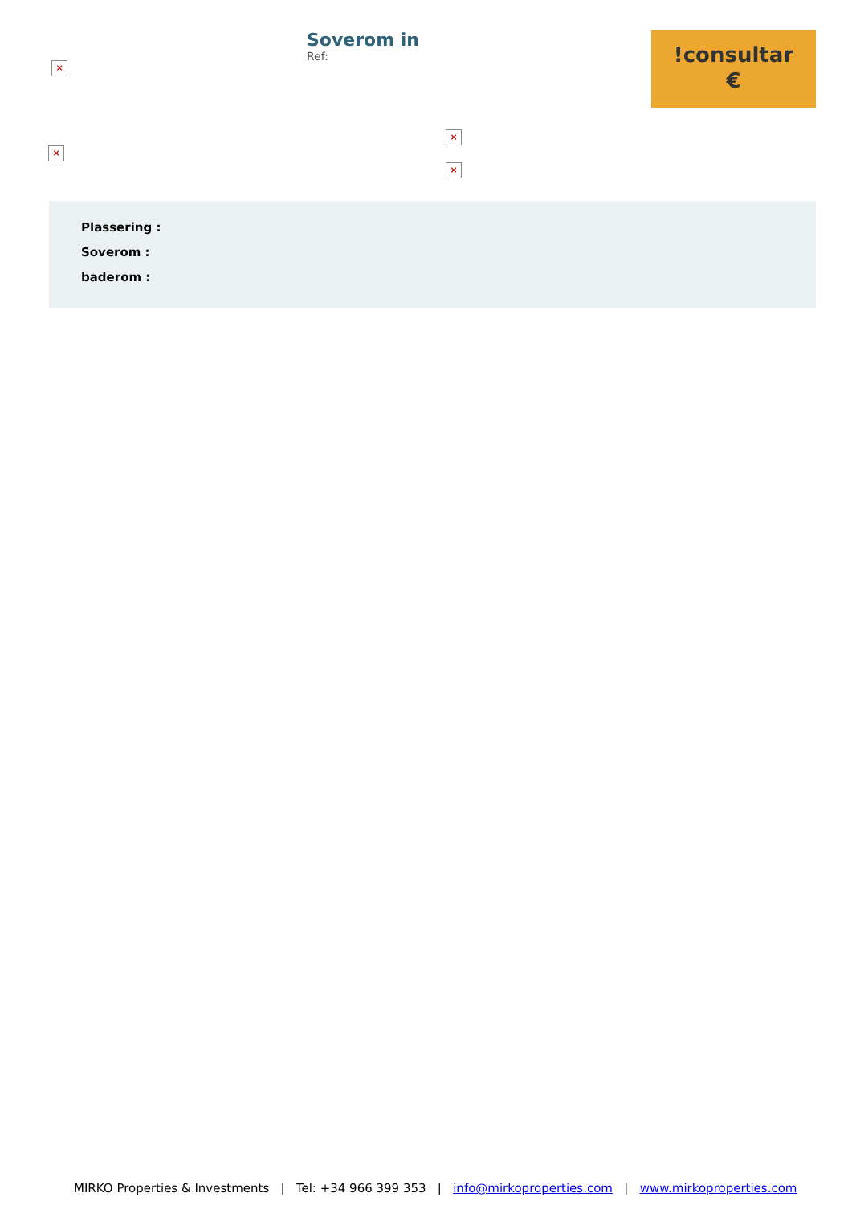×
Soverom in
Ref:
!consultar
€
×
×
×
Plassering :
Soverom :
baderom :
MIRKO Properties & Investments | Tel: +34 966 399 353 | info@mirkoproperties.com | www.mirkoproperties.com